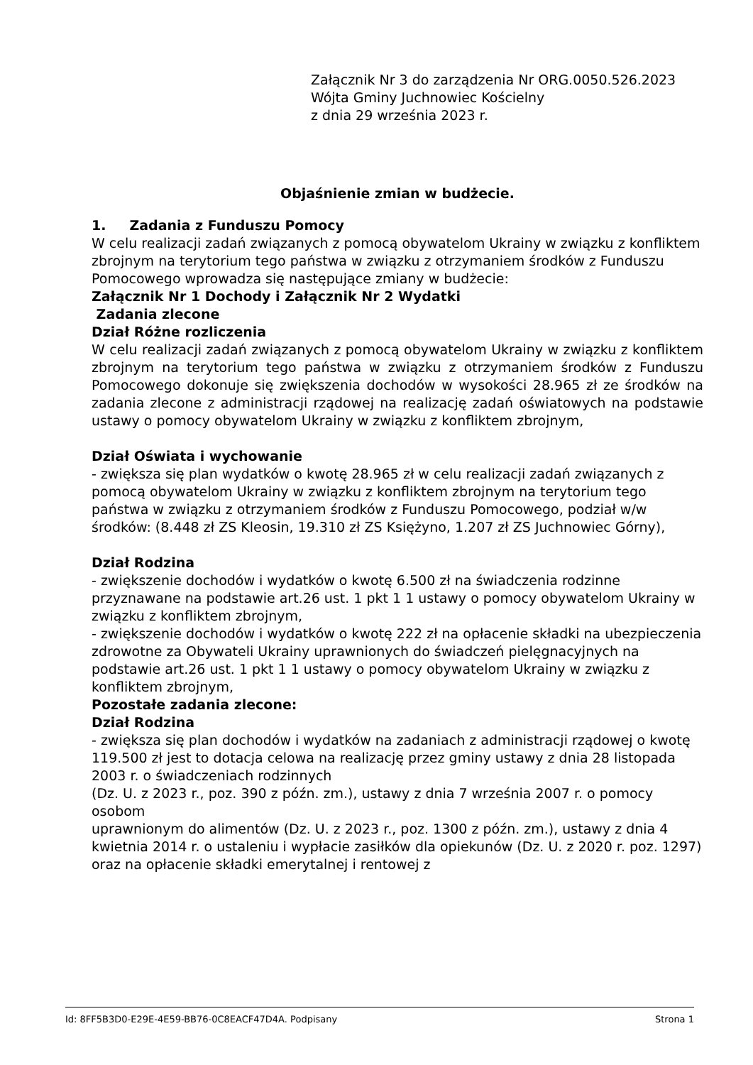Załącznik Nr 3 do zarządzenia Nr ORG.0050.526.2023
Wójta Gminy Juchnowiec Kościelny
z dnia 29 września 2023 r.
Objaśnienie zmian w budżecie.
1. Zadania z Funduszu Pomocy
W celu realizacji zadań związanych z pomocą obywatelom Ukrainy w związku z konfliktem zbrojnym na terytorium tego państwa w związku z otrzymaniem środków z Funduszu Pomocowego wprowadza się następujące zmiany w budżecie:
Załącznik Nr 1 Dochody i Załącznik Nr 2 Wydatki
Zadania zlecone
Dział Różne rozliczenia
W celu realizacji zadań związanych z pomocą obywatelom Ukrainy w związku z konfliktem zbrojnym na terytorium tego państwa w związku z otrzymaniem środków z Funduszu Pomocowego dokonuje się zwiększenia dochodów w wysokości 28.965 zł ze środków na zadania zlecone z administracji rządowej na realizację zadań oświatowych na podstawie ustawy o pomocy obywatelom Ukrainy w związku z konfliktem zbrojnym,
Dział Oświata i wychowanie
- zwiększa się plan wydatków o kwotę 28.965 zł w celu realizacji zadań związanych z pomocą obywatelom Ukrainy w związku z konfliktem zbrojnym na terytorium tego państwa w związku z otrzymaniem środków z Funduszu Pomocowego, podział w/w środków: (8.448 zł ZS Kleosin, 19.310 zł ZS Księżyno, 1.207 zł ZS Juchnowiec Górny),
Dział Rodzina
- zwiększenie dochodów i wydatków o kwotę 6.500 zł na świadczenia rodzinne przyznawane na podstawie art.26 ust. 1 pkt 1 1 ustawy o pomocy obywatelom Ukrainy w związku z konfliktem zbrojnym,
- zwiększenie dochodów i wydatków o kwotę 222 zł na opłacenie składki na ubezpieczenia zdrowotne za Obywateli Ukrainy uprawnionych do świadczeń pielęgnacyjnych na podstawie art.26 ust. 1 pkt 1 1 ustawy o pomocy obywatelom Ukrainy w związku z konfliktem zbrojnym,
Pozostałe zadania zlecone:
Dział Rodzina
- zwiększa się plan dochodów i wydatków na zadaniach z administracji rządowej o kwotę 119.500 zł jest to dotacja celowa na realizację przez gminy ustawy z dnia 28 listopada 2003 r. o świadczeniach rodzinnych
(Dz. U. z 2023 r., poz. 390 z późn. zm.), ustawy z dnia 7 września 2007 r. o pomocy osobom
uprawnionym do alimentów (Dz. U. z 2023 r., poz. 1300 z późn. zm.), ustawy z dnia 4 kwietnia 2014 r. o ustaleniu i wypłacie zasiłków dla opiekunów (Dz. U. z 2020 r. poz. 1297) oraz na opłacenie składki emerytalnej i rentowej z
Id: 8FF5B3D0-E29E-4E59-BB76-0C8EACF47D4A. Podpisany Strona 1